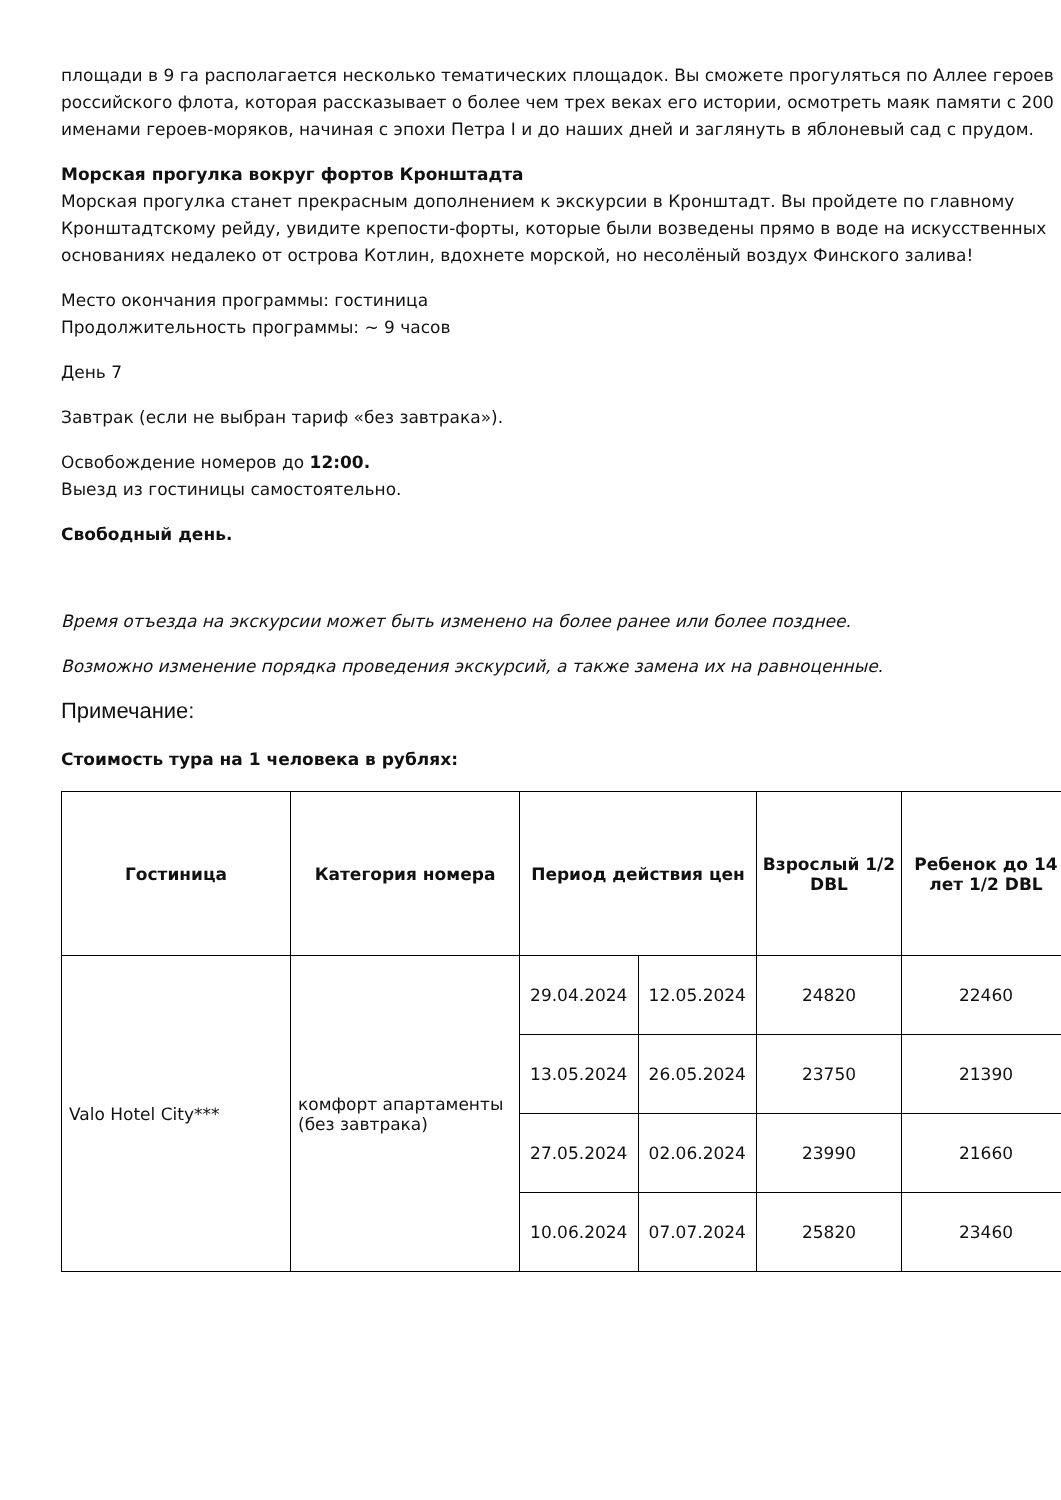площади в 9 га располагается несколько тематических площадок. Вы сможете прогуляться по Аллее героев российского флота, которая рассказывает о более чем трех веках его истории, осмотреть маяк памяти с 200 именами героев-моряков, начиная с эпохи Петра I и до наших дней и заглянуть в яблоневый сад с прудом.
Морская прогулка вокруг фортов Кронштадта
Морская прогулка станет прекрасным дополнением к экскурсии в Кронштадт. Вы пройдете по главному Кронштадтскому рейду, увидите крепости-форты, которые были возведены прямо в воде на искусственных основаниях недалеко от острова Котлин, вдохнете морской, но несолёный воздух Финского залива!
Место окончания программы: гостиница
Продолжительность программы: ~ 9 часов
День 7
Завтрак (если не выбран тариф «без завтрака»).
Освобождение номеров до 12:00.
Выезд из гостиницы самостоятельно.
Свободный день.
Время отъезда на экскурсии может быть изменено на более ранее или более позднее.
Возможно изменение порядка проведения экскурсий, а также замена их на равноценные.
Примечание:
Стоимость тура на 1 человека в рублях:
| Гостиница | Категория номера | Период действия цен | | Взрослый 1/2 DBL | Ребенок до 14 лет 1/2 DBL |
| --- | --- | --- | --- | --- | --- |
| Valo Hotel City*** | комфорт апартаменты (без завтрака) | 29.04.2024 | 12.05.2024 | 24820 | 22460 |
| | | 13.05.2024 | 26.05.2024 | 23750 | 21390 |
| | | 27.05.2024 | 02.06.2024 | 23990 | 21660 |
| | | 10.06.2024 | 07.07.2024 | 25820 | 23460 |